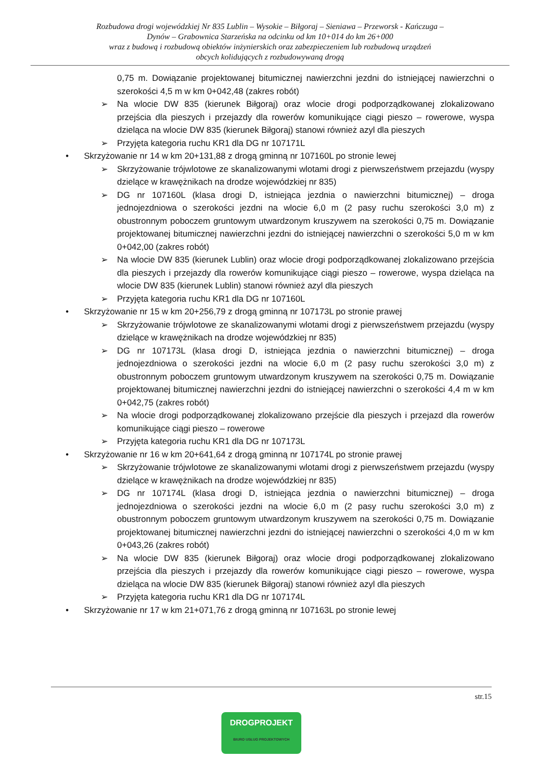Rozbudowa drogi wojewódzkiej Nr 835 Lublin – Wysokie – Biłgoraj – Sieniawa – Przeworsk - Kańczuga –
Dynów – Grabownica Starzeńska na odcinku od km 10+014 do km 26+000
wraz z budową i rozbudową obiektów inżynierskich oraz zabezpieczeniem lub rozbudową urządzeń
obcych kolidujących z rozbudowywaną drogą
0,75 m. Dowiązanie projektowanej bitumicznej nawierzchni jezdni do istniejącej nawierzchni o szerokości 4,5 m w km 0+042,48 (zakres robót)
➢ Na wlocie DW 835 (kierunek Biłgoraj) oraz wlocie drogi podporządkowanej zlokalizowano przejścia dla pieszych i przejazdy dla rowerów komunikujące ciągi pieszo – rowerowe, wyspa dzieląca na wlocie DW 835 (kierunek Biłgoraj) stanowi również azyl dla pieszych
➢ Przyjęta kategoria ruchu KR1 dla DG nr 107171L
• Skrzyżowanie nr 14 w km 20+131,88 z drogą gminną nr 107160L po stronie lewej
➢ Skrzyżowanie trójwlotowe ze skanalizowanymi wlotami drogi z pierwszeństwem przejazdu (wyspy dzielące w krawężnikach na drodze wojewódzkiej nr 835)
➢ DG nr 107160L (klasa drogi D, istniejąca jezdnia o nawierzchni bitumicznej) – droga jednojezdniowa o szerokości jezdni na wlocie 6,0 m (2 pasy ruchu szerokości 3,0 m) z obustronnym poboczem gruntowym utwardzonym kruszywem na szerokości 0,75 m. Dowiązanie projektowanej bitumicznej nawierzchni jezdni do istniejącej nawierzchni o szerokości 5,0 m w km 0+042,00 (zakres robót)
➢ Na wlocie DW 835 (kierunek Lublin) oraz wlocie drogi podporządkowanej zlokalizowano przejścia dla pieszych i przejazdy dla rowerów komunikujące ciągi pieszo – rowerowe, wyspa dzieląca na wlocie DW 835 (kierunek Lublin) stanowi również azyl dla pieszych
➢ Przyjęta kategoria ruchu KR1 dla DG nr 107160L
• Skrzyżowanie nr 15 w km 20+256,79 z drogą gminną nr 107173L po stronie prawej
➢ Skrzyżowanie trójwlotowe ze skanalizowanymi wlotami drogi z pierwszeństwem przejazdu (wyspy dzielące w krawężnikach na drodze wojewódzkiej nr 835)
➢ DG nr 107173L (klasa drogi D, istniejąca jezdnia o nawierzchni bitumicznej) – droga jednojezdniowa o szerokości jezdni na wlocie 6,0 m (2 pasy ruchu szerokości 3,0 m) z obustronnym poboczem gruntowym utwardzonym kruszywem na szerokości 0,75 m. Dowiązanie projektowanej bitumicznej nawierzchni jezdni do istniejącej nawierzchni o szerokości 4,4 m w km 0+042,75 (zakres robót)
➢ Na wlocie drogi podporządkowanej zlokalizowano przejście dla pieszych i przejazd dla rowerów komunikujące ciągi pieszo – rowerowe
➢ Przyjęta kategoria ruchu KR1 dla DG nr 107173L
• Skrzyżowanie nr 16 w km 20+641,64 z drogą gminną nr 107174L po stronie prawej
➢ Skrzyżowanie trójwlotowe ze skanalizowanymi wlotami drogi z pierwszeństwem przejazdu (wyspy dzielące w krawężnikach na drodze wojewódzkiej nr 835)
➢ DG nr 107174L (klasa drogi D, istniejąca jezdnia o nawierzchni bitumicznej) – droga jednojezdniowa o szerokości jezdni na wlocie 6,0 m (2 pasy ruchu szerokości 3,0 m) z obustronnym poboczem gruntowym utwardzonym kruszywem na szerokości 0,75 m. Dowiązanie projektowanej bitumicznej nawierzchni jezdni do istniejącej nawierzchni o szerokości 4,0 m w km 0+043,26 (zakres robót)
➢ Na wlocie DW 835 (kierunek Biłgoraj) oraz wlocie drogi podporządkowanej zlokalizowano przejścia dla pieszych i przejazdy dla rowerów komunikujące ciągi pieszo – rowerowe, wyspa dzieląca na wlocie DW 835 (kierunek Biłgoraj) stanowi również azyl dla pieszych
➢ Przyjęta kategoria ruchu KR1 dla DG nr 107174L
• Skrzyżowanie nr 17 w km 21+071,76 z drogą gminną nr 107163L po stronie lewej
str.15
DROGPROJEKT
BIURO USŁUG PROJEKTOWYCH